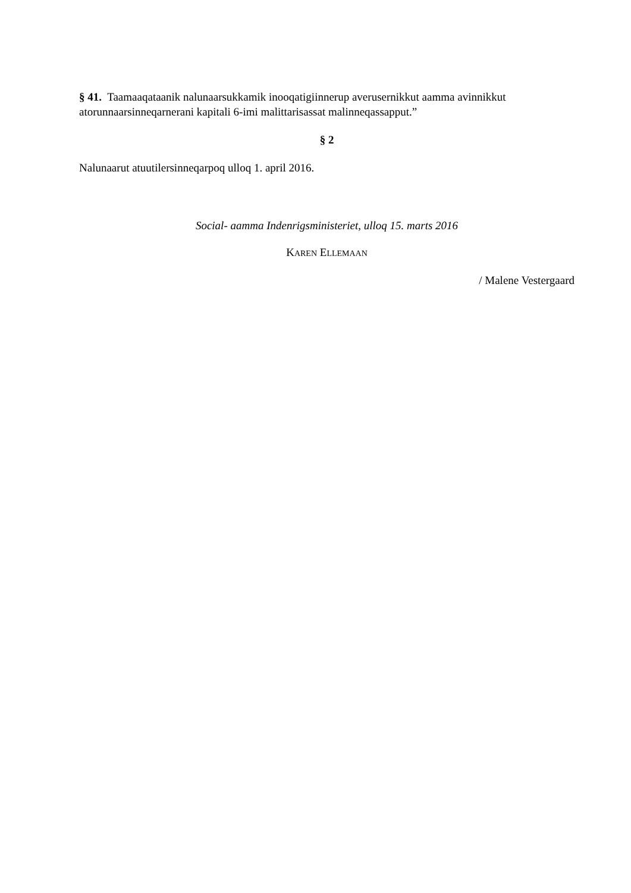§ 41. Taamaaqataanik nalunaarsukkamik inooqatigiinnerup averusernikkut aamma avinnikkut atorunnaarsinneqarnerani kapitali 6-imi malittarisassat malinneqassapput.”
§ 2
Nalunaarut atuutilersinneqarpoq ulloq 1. april 2016.
Social- aamma Indenrigsministeriet, ulloq 15. marts 2016
KAREN ELLEMAAN
/ Malene Vestergaard